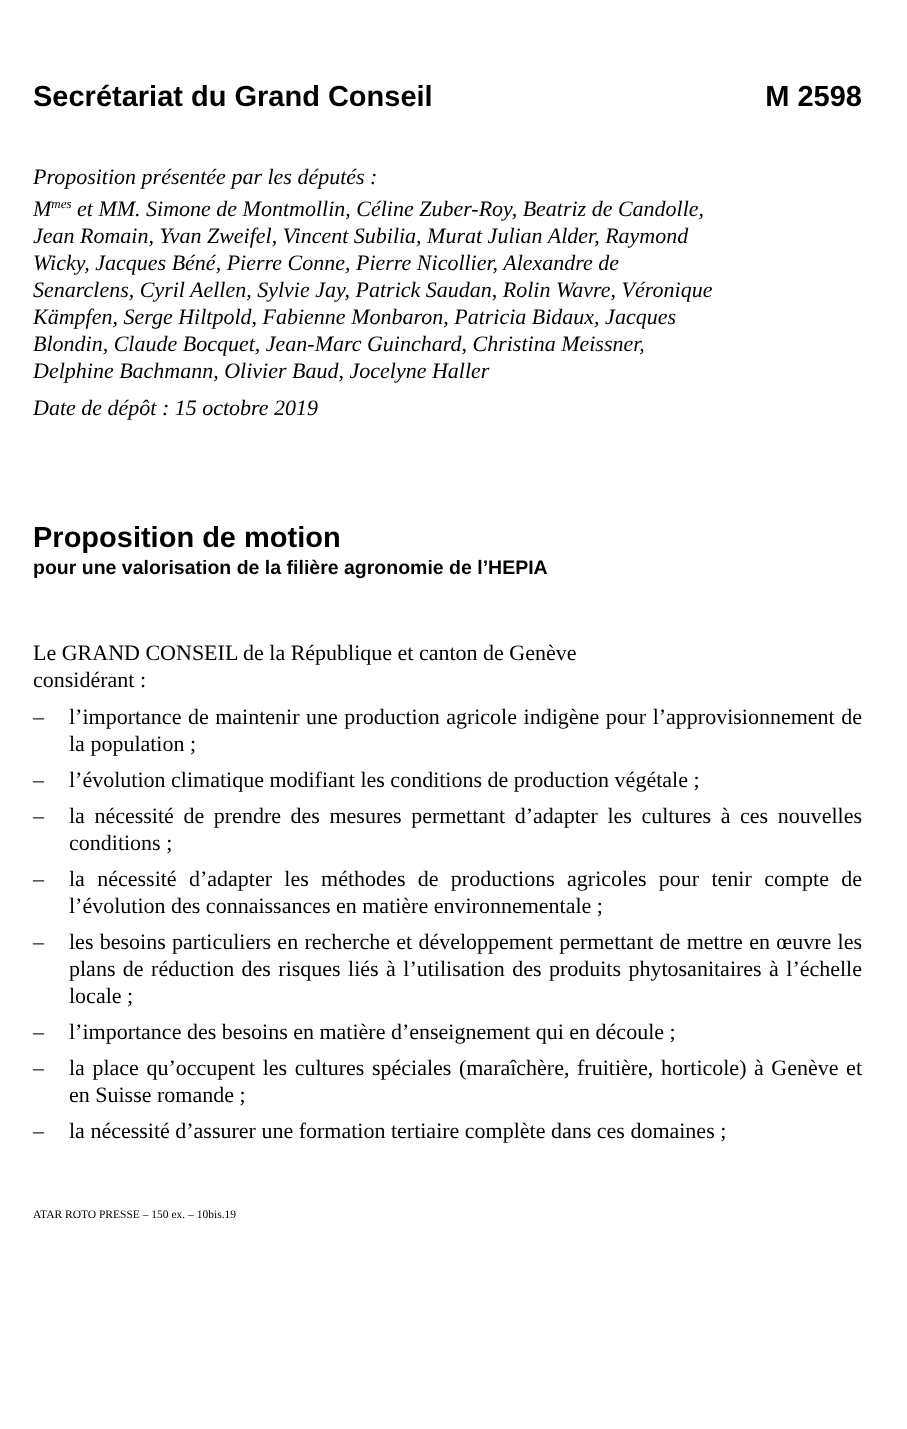Secrétariat du Grand Conseil M 2598
Proposition présentée par les députés :
M<sup>mes</sup> et MM. Simone de Montmollin, Céline Zuber-Roy, Beatriz de Candolle, Jean Romain, Yvan Zweifel, Vincent Subilia, Murat Julian Alder, Raymond Wicky, Jacques Béné, Pierre Conne, Pierre Nicollier, Alexandre de Senarclens, Cyril Aellen, Sylvie Jay, Patrick Saudan, Rolin Wavre, Véronique Kämpfen, Serge Hiltpold, Fabienne Monbaron, Patricia Bidaux, Jacques Blondin, Claude Bocquet, Jean-Marc Guinchard, Christina Meissner, Delphine Bachmann, Olivier Baud, Jocelyne Haller
Date de dépôt : 15 octobre 2019
Proposition de motion
pour une valorisation de la filière agronomie de l’HEPIA
Le GRAND CONSEIL de la République et canton de Genève
considérant :
– l’importance de maintenir une production agricole indigène pour l’approvisionnement de la population ;
– l’évolution climatique modifiant les conditions de production végétale ;
– la nécessité de prendre des mesures permettant d’adapter les cultures à ces nouvelles conditions ;
– la nécessité d’adapter les méthodes de productions agricoles pour tenir compte de l’évolution des connaissances en matière environnementale ;
– les besoins particuliers en recherche et développement permettant de mettre en œuvre les plans de réduction des risques liés à l’utilisation des produits phytosanitaires à l’échelle locale ;
– l’importance des besoins en matière d’enseignement qui en découle ;
– la place qu’occupent les cultures spéciales (maraîchère, fruitière, horticole) à Genève et en Suisse romande ;
– la nécessité d’assurer une formation tertiaire complète dans ces domaines ;
ATAR ROTO PRESSE – 150 ex. – 10bis.19